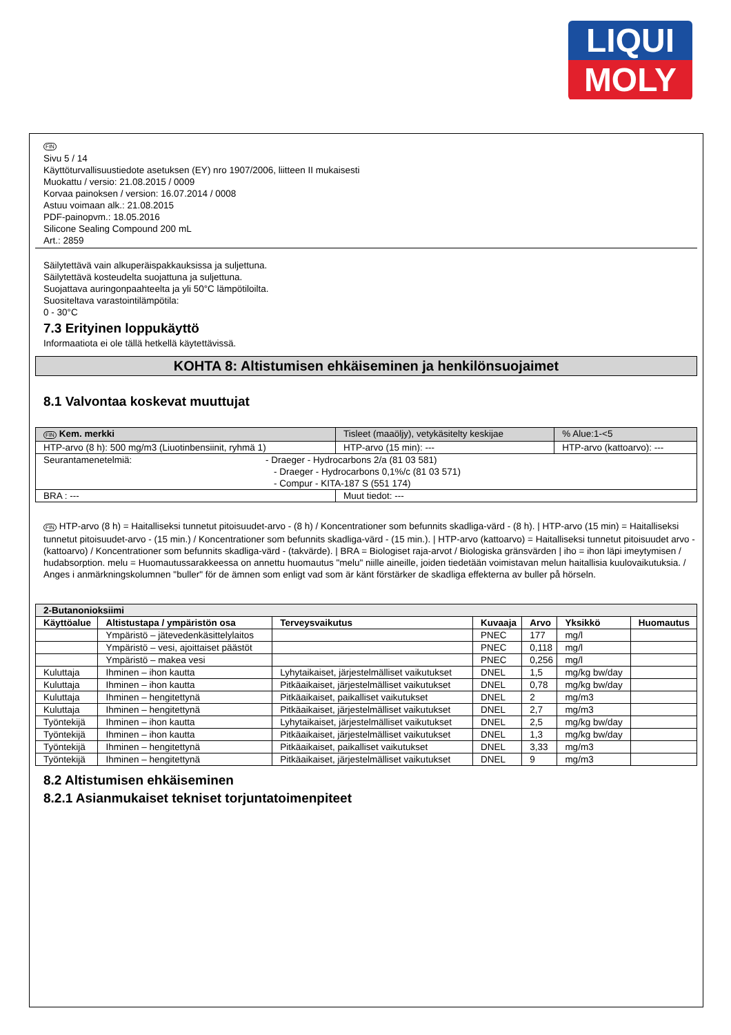LIQUI
MOLY
FIN
Sivu 5 / 14
Käyttöturvallisuustiedote asetuksen (EY) nro 1907/2006, liitteen II mukaisesti
Muokattu / versio: 21.08.2015 / 0009
Korvaa painoksen / version: 16.07.2014 / 0008
Astuu voimaan alk.: 21.08.2015
PDF-painopvm.: 18.05.2016
Silicone Sealing Compound 200 mL
Art.: 2859
Säilytettävä vain alkuperäispakkauksissa ja suljettuna.
Säilytettävä kosteudelta suojattuna ja suljettuna.
Suojattava auringonpaahteelta ja yli 50°C lämpötiloilta.
Suositeltava varastointilämpötila:
0 - 30°C
7.3 Erityinen loppukäyttö
Informaatiota ei ole tällä hetkellä käytettävissä.
KOHTA 8: Altistumisen ehkäiseminen ja henkilönsuojaimet
8.1 Valvontaa koskevat muuttujat
| FIN Kem. merkki | Tisleet (maaöljy), vetykäsitelty keskijae | | % Alue:1-<5 |
| HTP-arvo (8 h): 500 mg/m3 (Liuotinbensiinit, ryhmä 1) | | HTP-arvo (15 min): --- | HTP-arvo (kattoarvo): --- |
| Seurantamenetelmiä: - Draeger - Hydrocarbons 2/a (81 03 581) - Draeger - Hydrocarbons 0,1%/c (81 03 571) - Compur - KITA-187 S (551 174) | | | |
| BRA : --- | | Muut tiedot: --- | |
FIN HTP-arvo (8 h) = Haitalliseksi tunnetut pitoisuudet-arvo - (8 h) / Koncentrationer som befunnits skadliga-värd - (8 h). | HTP-arvo (15 min) = Haitalliseksi tunnetut pitoisuudet-arvo - (15 min.) / Koncentrationer som befunnits skadliga-värd - (15 min.). | HTP-arvo (kattoarvo) = Haitalliseksi tunnetut pitoisuudet arvo - (kattoarvo) / Koncentrationer som befunnits skadliga-värd - (takvärde). | BRA = Biologiset raja-arvot / Biologiska gränsvärden | iho = ihon läpi imeytymisen / hudabsorption. melu = Huomautussarakkeessa on annettu huomautus "melu" niille aineille, joiden tiedetään voimistavan melun haitallisia kuulovaikutuksia. / Anges i anmärkningskolumnen "buller" för de ämnen som enligt vad som är känt förstärker de skadliga effekterna av buller på hörseln.
| 2-Butanonioksiimi | | | | | | |
| --- | --- | --- | --- | --- | --- | --- |
| Käyttöalue | Altistustapa / ympäristön osa | Terveysvaikutus | Kuvaaja | Arvo | Yksikkö | Huomautus |
| | Ympäristö – jätevedenkäsittelylaitos | | PNEC | 177 | mg/l | |
| | Ympäristö – vesi, ajoittaiset päästöt | | PNEC | 0,118 | mg/l | |
| | Ympäristö – makea vesi | | PNEC | 0,256 | mg/l | |
| Kuluttaja | Ihminen – ihon kautta | Lyhytaikaiset, järjestelmälliset vaikutukset | DNEL | 1,5 | mg/kg bw/day | |
| Kuluttaja | Ihminen – ihon kautta | Pitkäaikaiset, järjestelmälliset vaikutukset | DNEL | 0,78 | mg/kg bw/day | |
| Kuluttaja | Ihminen – hengitettynä | Pitkäaikaiset, paikalliset vaikutukset | DNEL | 2 | mg/m3 | |
| Kuluttaja | Ihminen – hengitettynä | Pitkäaikaiset, järjestelmälliset vaikutukset | DNEL | 2,7 | mg/m3 | |
| Työntekijä | Ihminen – ihon kautta | Lyhytaikaiset, järjestelmälliset vaikutukset | DNEL | 2,5 | mg/kg bw/day | |
| Työntekijä | Ihminen – ihon kautta | Pitkäaikaiset, järjestelmälliset vaikutukset | DNEL | 1,3 | mg/kg bw/day | |
| Työntekijä | Ihminen – hengitettynä | Pitkäaikaiset, paikalliset vaikutukset | DNEL | 3,33 | mg/m3 | |
| Työntekijä | Ihminen – hengitettynä | Pitkäaikaiset, järjestelmälliset vaikutukset | DNEL | 9 | mg/m3 | |
8.2 Altistumisen ehkäiseminen
8.2.1 Asianmukaiset tekniset torjuntatoimenpiteet